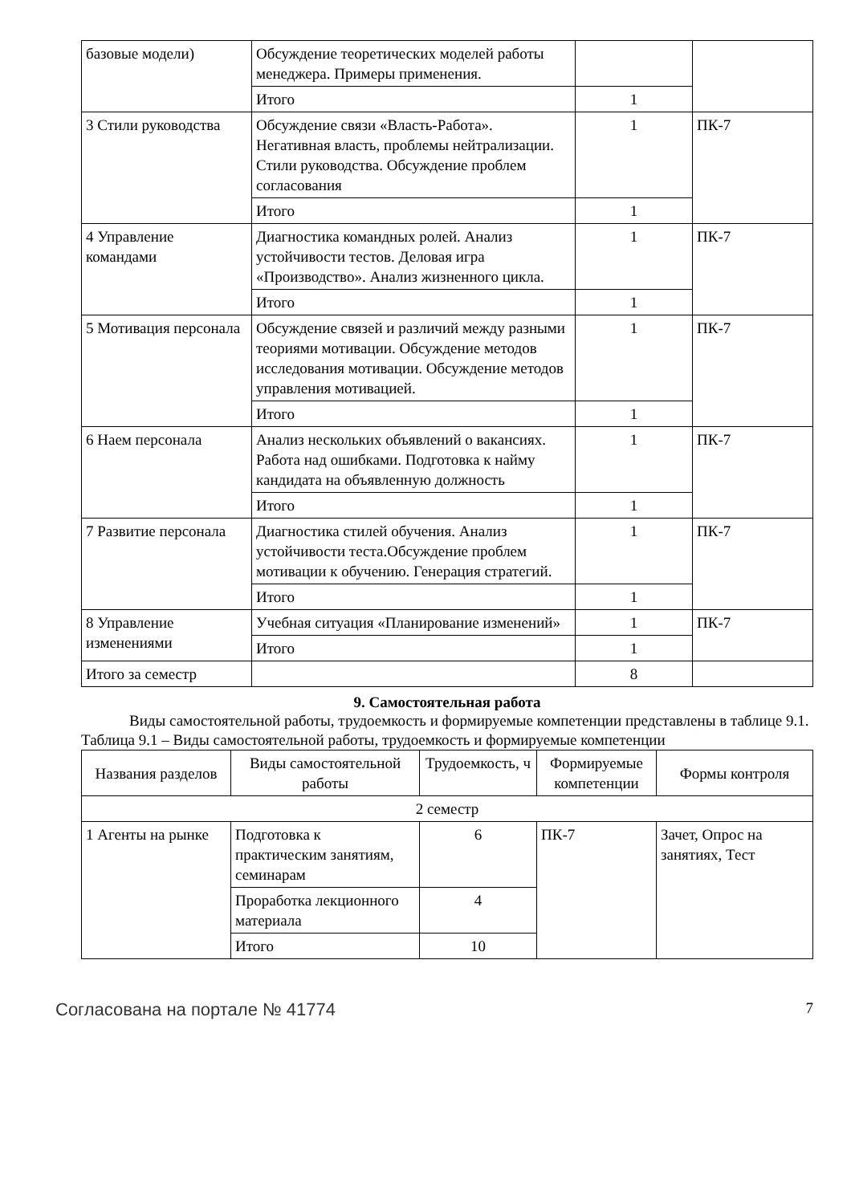| базовые модели) | Обсуждение теоретических моделей работы менеджера. Примеры применения. | | |
| | Итого | 1 | |
| 3 Стили руководства | Обсуждение связи «Власть-Работа». Негативная власть, проблемы нейтрализации. Стили руководства. Обсуждение проблем согласования | 1 | ПК-7 |
| | Итого | 1 | |
| 4 Управление командами | Диагностика командных ролей. Анализ устойчивости тестов. Деловая игра «Производство». Анализ жизненного цикла. | 1 | ПК-7 |
| | Итого | 1 | |
| 5 Мотивация персонала | Обсуждение связей и различий между разными теориями мотивации. Обсуждение методов исследования мотивации. Обсуждение методов управления мотивацией. | 1 | ПК-7 |
| | Итого | 1 | |
| 6 Наем персонала | Анализ нескольких объявлений о вакансиях. Работа над ошибками. Подготовка к найму кандидата на объявленную должность | 1 | ПК-7 |
| | Итого | 1 | |
| 7 Развитие персонала | Диагностика стилей обучения. Анализ устойчивости теста.Обсуждение проблем мотивации к обучению. Генерация стратегий. | 1 | ПК-7 |
| | Итого | 1 | |
| 8 Управление изменениями | Учебная ситуация «Планирование изменений» | 1 | ПК-7 |
| | Итого | 1 | |
| Итого за семестр | | 8 | |
9. Самостоятельная работа
Виды самостоятельной работы, трудоемкость и формируемые компетенции представлены в таблице 9.1.
Таблица 9.1 – Виды самостоятельной работы, трудоемкость и формируемые компетенции
| Названия разделов | Виды самостоятельной работы | Трудоемкость, ч | Формируемые компетенции | Формы контроля |
| --- | --- | --- | --- | --- |
| 2 семестр | | | | |
| 1 Агенты на рынке | Подготовка к практическим занятиям, семинарам | 6 | ПК-7 | Зачет, Опрос на занятиях, Тест |
| | Проработка лекционного материала | 4 | | |
| | Итого | 10 | | |
Согласована на портале № 41774 7